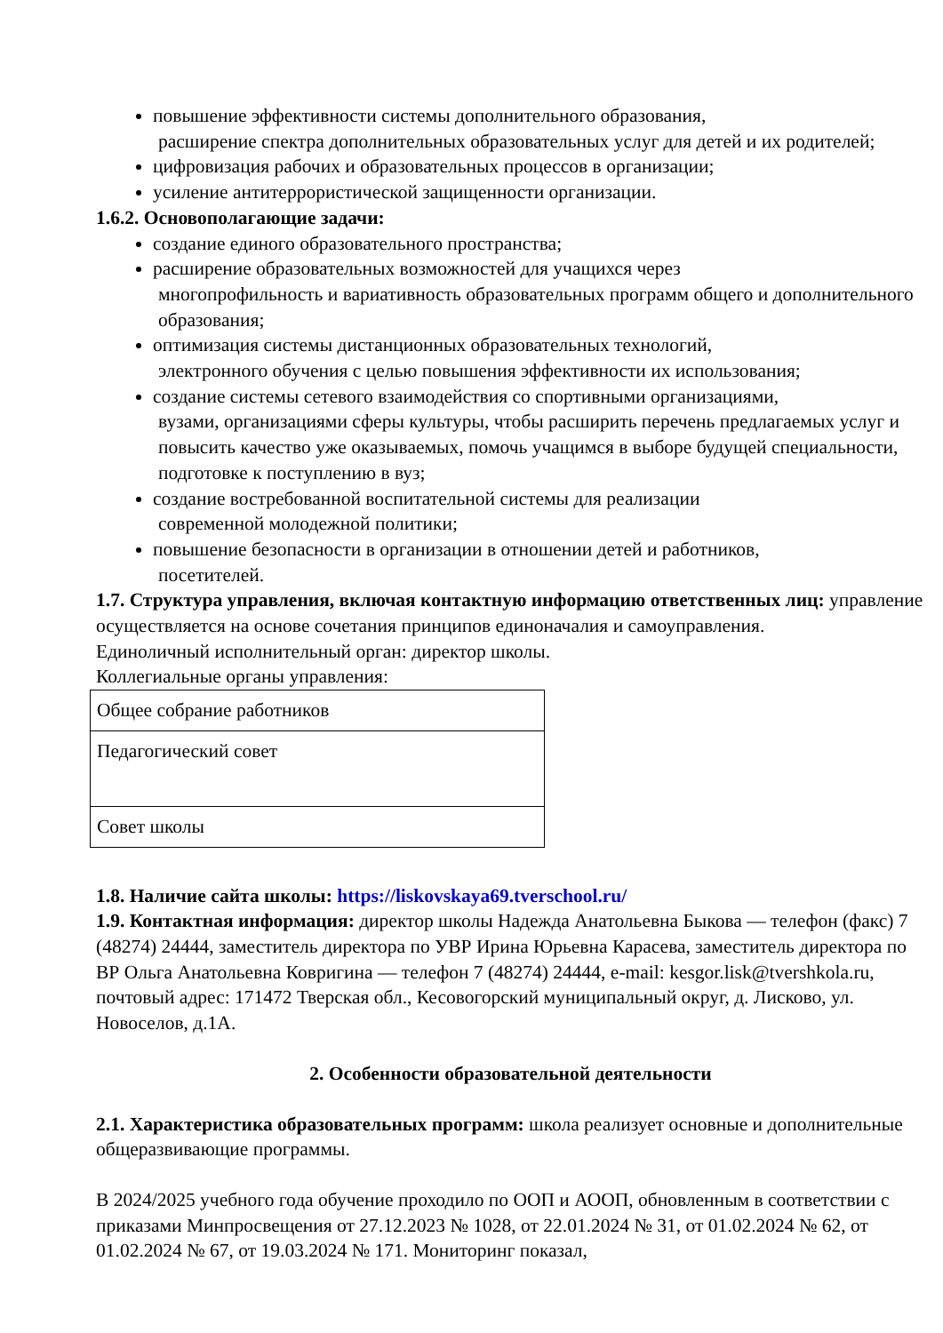повышение эффективности системы дополнительного образования,
расширение спектра дополнительных образовательных услуг для детей и их родителей;
цифровизация рабочих и образовательных процессов в организации;
усиление антитеррористической защищенности организации.
1.6.2. Основополагающие задачи:
создание единого образовательного пространства;
расширение образовательных возможностей для учащихся через
многопрофильность и вариативность образовательных программ общего и дополнительного образования;
оптимизация системы дистанционных образовательных технологий,
электронного обучения с целью повышения эффективности их использования;
создание системы сетевого взаимодействия со спортивными организациями,
вузами, организациями сферы культуры, чтобы расширить перечень предлагаемых услуг и повысить качество уже оказываемых, помочь учащимся в выборе будущей специальности, подготовке к поступлению в вуз;
создание востребованной воспитательной системы для реализации
современной молодежной политики;
повышение безопасности в организации в отношении детей и работников,
посетителей.
1.7. Структура управления, включая контактную информацию ответственных лиц: управление осуществляется на основе сочетания принципов единоначалия и самоуправления.
Единоличный исполнительный орган: директор школы.
Коллегиальные органы управления:
| Общее собрание работников |
| Педагогический совет |
| Совет школы |
1.8. Наличие сайта школы: https://liskovskaya69.tverschool.ru/
1.9. Контактная информация: директор школы Надежда Анатольевна Быкова — телефон (факс) 7 (48274) 24444, заместитель директора по УВР Ирина Юрьевна Карасева, заместитель директора по ВР Ольга Анатольевна Ковригина — телефон 7 (48274) 24444, e-mail: kesgor.lisk@tvershkola.ru, почтовый адрес: 171472 Тверская обл., Кесовогорский муниципальный округ, д. Лисково, ул. Новоселов, д.1А.
2. Особенности образовательной деятельности
2.1. Характеристика образовательных программ: школа реализует основные и дополнительные общеразвивающие программы.
В 2024/2025 учебного года обучение проходило по ООП и АООП, обновленным в соответствии с приказами Минпросвещения от 27.12.2023 № 1028, от 22.01.2024 № 31, от 01.02.2024 № 62, от 01.02.2024 № 67, от 19.03.2024 № 171. Мониторинг показал,